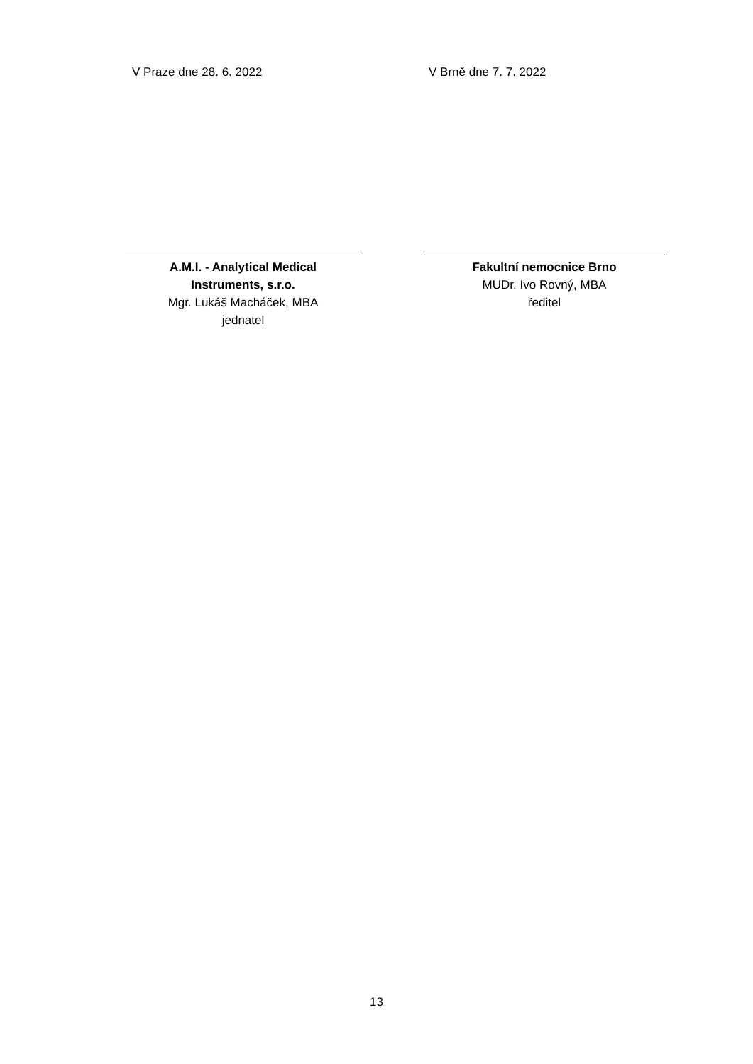V Praze dne 28. 6. 2022 V Brně dne 7. 7. 2022
A.M.I. - Analytical Medical
Instruments, s.r.o.
Mgr. Lukáš Macháček, MBA
jednatel
Fakultní nemocnice Brno
MUDr. Ivo Rovný, MBA
ředitel
13